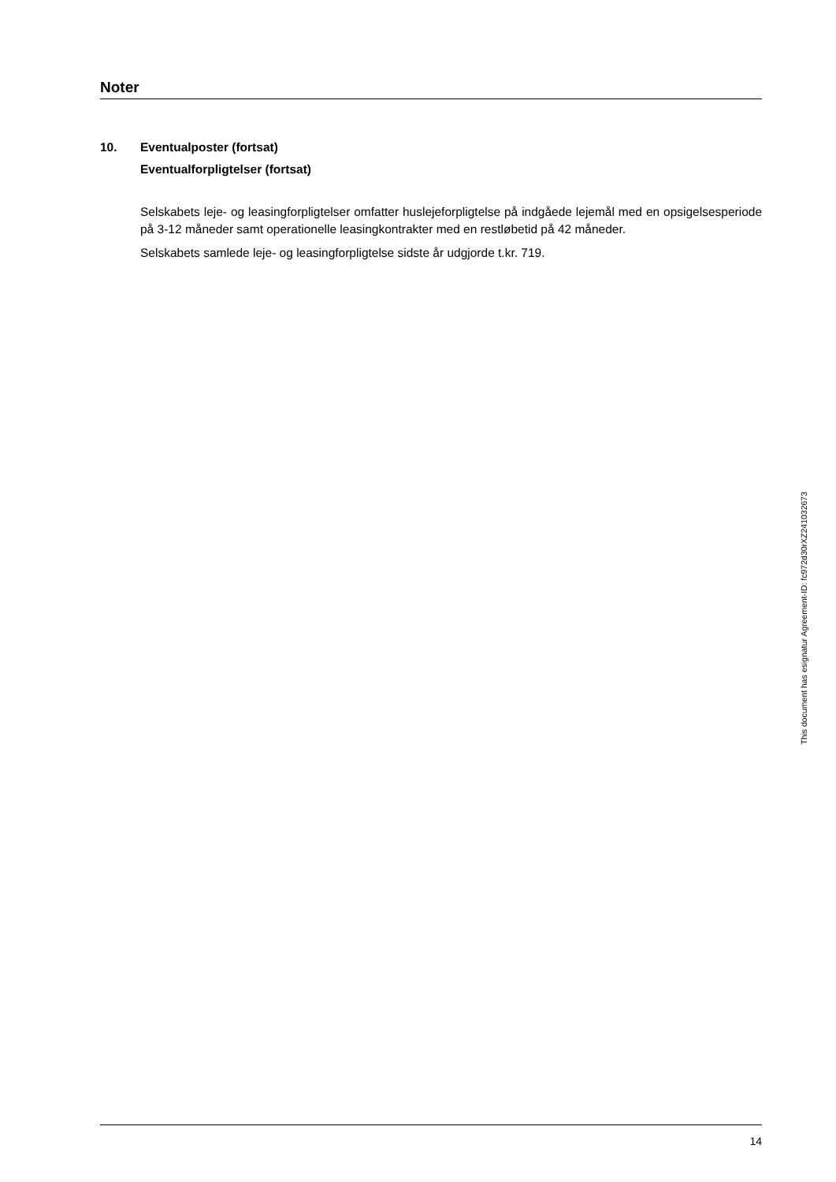Noter
10. Eventualposter (fortsat)
Eventualforpligtelser (fortsat)
Selskabets leje- og leasingforpligtelser omfatter huslejeforpligtelse på indgåede lejemål med en opsigelsesperiode på 3-12 måneder samt operationelle leasingkontrakter med en restløbetid på 42 måneder.
Selskabets samlede leje- og leasingforpligtelse sidste år udgjorde t.kr. 719.
This document has esignatur Agreement-ID: fc972d30rXZ241032673
14